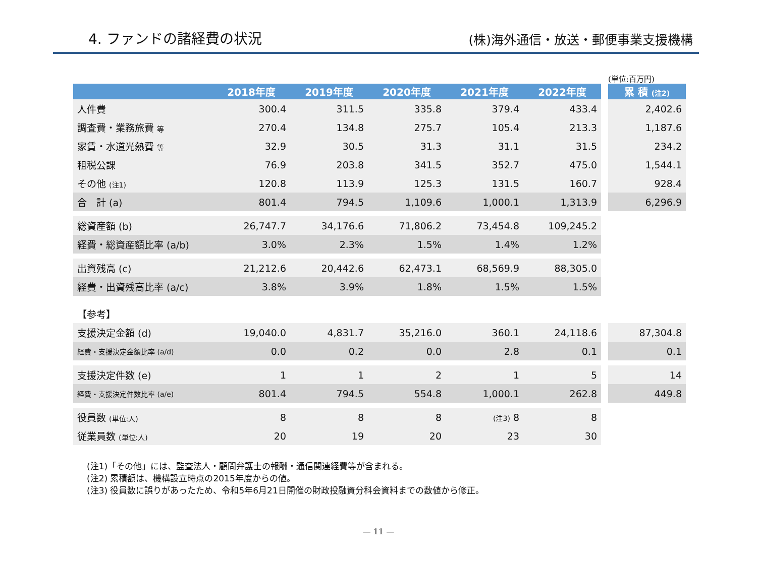4. ファンドの諸経費の状況
(株)海外通信・放送・郵便事業支援機構
(単位:百万円)
| | 2018年度 | 2019年度 | 2020年度 | 2021年度 | 2022年度 | | 累 積 (注2) |
| 人件費 | 300.4 | 311.5 | 335.8 | 379.4 | 433.4 | | 2,402.6 |
| 調査費・業務旅費 等 | 270.4 | 134.8 | 275.7 | 105.4 | 213.3 | | 1,187.6 |
| 家賃・水道光熱費 等 | 32.9 | 30.5 | 31.3 | 31.1 | 31.5 | | 234.2 |
| 租税公課 | 76.9 | 203.8 | 341.5 | 352.7 | 475.0 | | 1,544.1 |
| その他 (注1) | 120.8 | 113.9 | 125.3 | 131.5 | 160.7 | | 928.4 |
| 合 計 (a) | 801.4 | 794.5 | 1,109.6 | 1,000.1 | 1,313.9 | | 6,296.9 |
| 総資産額 (b) | 26,747.7 | 34,176.6 | 71,806.2 | 73,454.8 | 109,245.2 | | |
| 経費・総資産額比率 (a/b) | 3.0% | 2.3% | 1.5% | 1.4% | 1.2% | | |
| 出資残高 (c) | 21,212.6 | 20,442.6 | 62,473.1 | 68,569.9 | 88,305.0 | | |
| 経費・出資残高比率 (a/c) | 3.8% | 3.9% | 1.8% | 1.5% | 1.5% | | |
| 【参考】 | | | | | | | |
| 支援決定金額 (d) | 19,040.0 | 4,831.7 | 35,216.0 | 360.1 | 24,118.6 | | 87,304.8 |
| 経費・支援決定金額比率 (a/d) | 0.0 | 0.2 | 0.0 | 2.8 | 0.1 | | 0.1 |
| 支援決定件数 (e) | 1 | 1 | 2 | 1 | 5 | | 14 |
| 経費・支援決定件数比率 (a/e) | 801.4 | 794.5 | 554.8 | 1,000.1 | 262.8 | | 449.8 |
| 役員数 (単位:人) | 8 | 8 | 8 | (注3) 8 | 8 | | |
| 従業員数 (単位:人) | 20 | 19 | 20 | 23 | 30 | | |
(注1)「その他」には、監査法人・顧問弁護士の報酬・通信関連経費等が含まれる。
(注2) 累積額は、機構設立時点の2015年度からの値。
(注3) 役員数に誤りがあったため、令和5年6月21日開催の財政投融資分科会資料までの数値から修正。
— 11 —